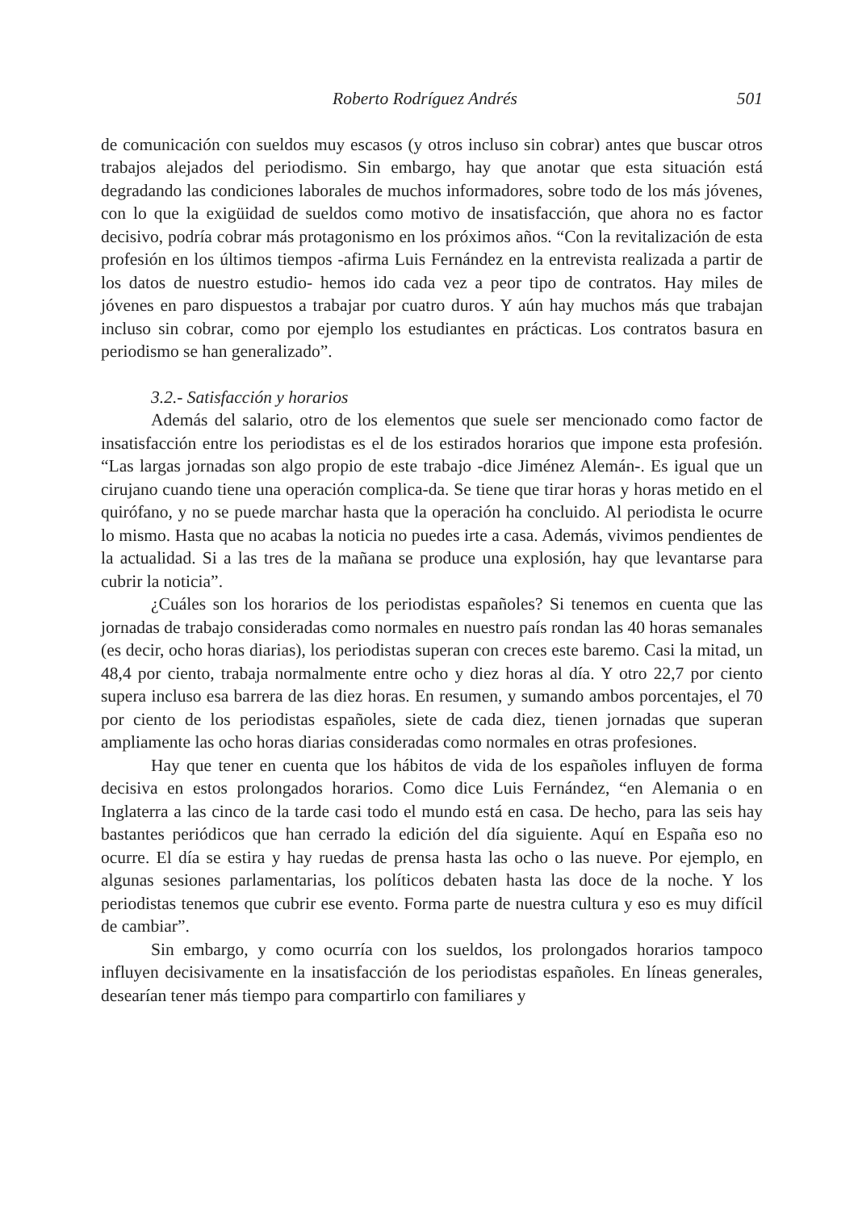Roberto Rodríguez Andrés 501
de comunicación con sueldos muy escasos (y otros incluso sin cobrar) antes que buscar otros trabajos alejados del periodismo. Sin embargo, hay que anotar que esta situación está degradando las condiciones laborales de muchos informadores, sobre todo de los más jóvenes, con lo que la exigüidad de sueldos como motivo de insatisfacción, que ahora no es factor decisivo, podría cobrar más protagonismo en los próximos años. “Con la revitalización de esta profesión en los últimos tiempos -afirma Luis Fernández en la entrevista realizada a partir de los datos de nuestro estudio- hemos ido cada vez a peor tipo de contratos. Hay miles de jóvenes en paro dispuestos a trabajar por cuatro duros. Y aún hay muchos más que trabajan incluso sin cobrar, como por ejemplo los estudiantes en prácticas. Los contratos basura en periodismo se han generalizado”.
3.2.- Satisfacción y horarios
Además del salario, otro de los elementos que suele ser mencionado como factor de insatisfacción entre los periodistas es el de los estirados horarios que impone esta profesión. “Las largas jornadas son algo propio de este trabajo -dice Jiménez Alemán-. Es igual que un cirujano cuando tiene una operación complica-da. Se tiene que tirar horas y horas metido en el quirófano, y no se puede marchar hasta que la operación ha concluido. Al periodista le ocurre lo mismo. Hasta que no acabas la noticia no puedes irte a casa. Además, vivimos pendientes de la actualidad. Si a las tres de la mañana se produce una explosión, hay que levantarse para cubrir la noticia”.
¿Cuáles son los horarios de los periodistas españoles? Si tenemos en cuenta que las jornadas de trabajo consideradas como normales en nuestro país rondan las 40 horas semanales (es decir, ocho horas diarias), los periodistas superan con creces este baremo. Casi la mitad, un 48,4 por ciento, trabaja normalmente entre ocho y diez horas al día. Y otro 22,7 por ciento supera incluso esa barrera de las diez horas. En resumen, y sumando ambos porcentajes, el 70 por ciento de los periodistas españoles, siete de cada diez, tienen jornadas que superan ampliamente las ocho horas diarias consideradas como normales en otras profesiones.
Hay que tener en cuenta que los hábitos de vida de los españoles influyen de forma decisiva en estos prolongados horarios. Como dice Luis Fernández, “en Alemania o en Inglaterra a las cinco de la tarde casi todo el mundo está en casa. De hecho, para las seis hay bastantes periódicos que han cerrado la edición del día siguiente. Aquí en España eso no ocurre. El día se estira y hay ruedas de prensa hasta las ocho o las nueve. Por ejemplo, en algunas sesiones parlamentarias, los políticos debaten hasta las doce de la noche. Y los periodistas tenemos que cubrir ese evento. Forma parte de nuestra cultura y eso es muy difícil de cambiar”.
Sin embargo, y como ocurría con los sueldos, los prolongados horarios tampoco influyen decisivamente en la insatisfacción de los periodistas españoles. En líneas generales, desearían tener más tiempo para compartirlo con familiares y